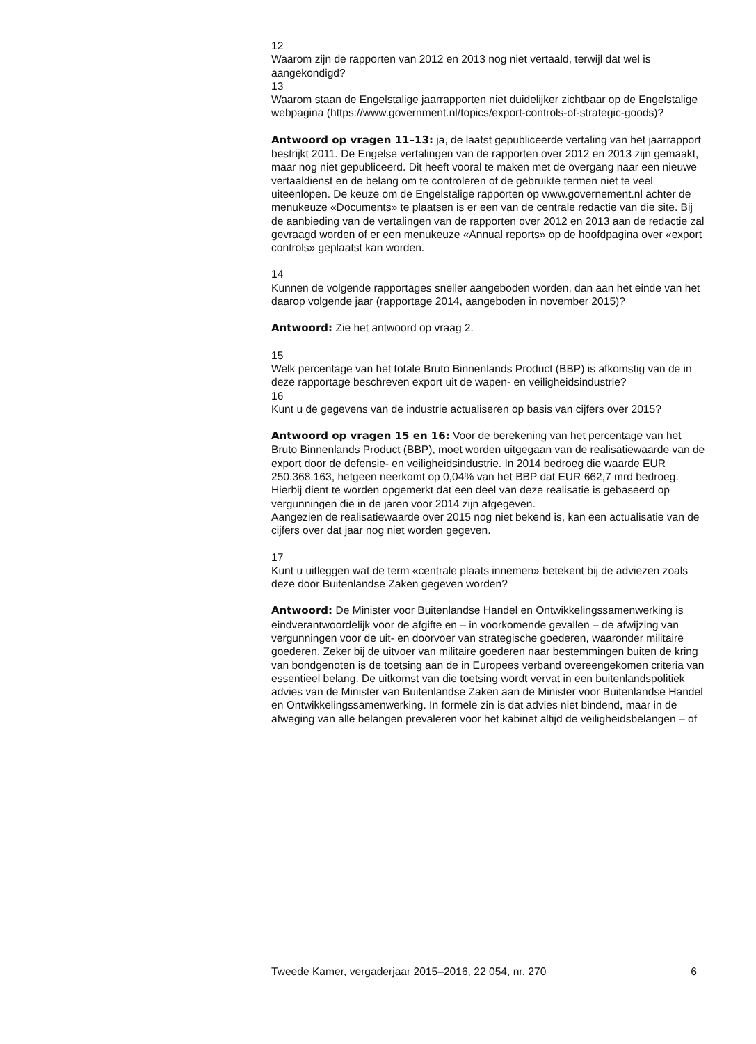12
Waarom zijn de rapporten van 2012 en 2013 nog niet vertaald, terwijl dat wel is aangekondigd?
13
Waarom staan de Engelstalige jaarrapporten niet duidelijker zichtbaar op de Engelstalige webpagina (https://www.government.nl/topics/export-controls-of-strategic-goods)?
Antwoord op vragen 11–13: ja, de laatst gepubliceerde vertaling van het jaarrapport bestrijkt 2011. De Engelse vertalingen van de rapporten over 2012 en 2013 zijn gemaakt, maar nog niet gepubliceerd. Dit heeft vooral te maken met de overgang naar een nieuwe vertaaldienst en de belang om te controleren of de gebruikte termen niet te veel uiteenlopen. De keuze om de Engelstalige rapporten op www.governement.nl achter de menukeuze «Documents» te plaatsen is er een van de centrale redactie van die site. Bij de aanbieding van de vertalingen van de rapporten over 2012 en 2013 aan de redactie zal gevraagd worden of er een menukeuze «Annual reports» op de hoofdpagina over «export controls» geplaatst kan worden.
14
Kunnen de volgende rapportages sneller aangeboden worden, dan aan het einde van het daarop volgende jaar (rapportage 2014, aangeboden in november 2015)?
Antwoord: Zie het antwoord op vraag 2.
15
Welk percentage van het totale Bruto Binnenlands Product (BBP) is afkomstig van de in deze rapportage beschreven export uit de wapen- en veiligheidsindustrie?
16
Kunt u de gegevens van de industrie actualiseren op basis van cijfers over 2015?
Antwoord op vragen 15 en 16: Voor de berekening van het percentage van het Bruto Binnenlands Product (BBP), moet worden uitgegaan van de realisatiewaarde van de export door de defensie- en veiligheidsindustrie. In 2014 bedroeg die waarde EUR 250.368.163, hetgeen neerkomt op 0,04% van het BBP dat EUR 662,7 mrd bedroeg. Hierbij dient te worden opgemerkt dat een deel van deze realisatie is gebaseerd op vergunningen die in de jaren voor 2014 zijn afgegeven.
Aangezien de realisatiewaarde over 2015 nog niet bekend is, kan een actualisatie van de cijfers over dat jaar nog niet worden gegeven.
17
Kunt u uitleggen wat de term «centrale plaats innemen» betekent bij de adviezen zoals deze door Buitenlandse Zaken gegeven worden?
Antwoord: De Minister voor Buitenlandse Handel en Ontwikkelingssamenwerking is eindverantwoordelijk voor de afgifte en – in voorkomende gevallen – de afwijzing van vergunningen voor de uit- en doorvoer van strategische goederen, waaronder militaire goederen. Zeker bij de uitvoer van militaire goederen naar bestemmingen buiten de kring van bondgenoten is de toetsing aan de in Europees verband overeengekomen criteria van essentieel belang. De uitkomst van die toetsing wordt vervat in een buitenlandspolitiek advies van de Minister van Buitenlandse Zaken aan de Minister voor Buitenlandse Handel en Ontwikkelingssamenwerking. In formele zin is dat advies niet bindend, maar in de afweging van alle belangen prevaleren voor het kabinet altijd de veiligheidsbelangen – of
Tweede Kamer, vergaderjaar 2015–2016, 22 054, nr. 270 6